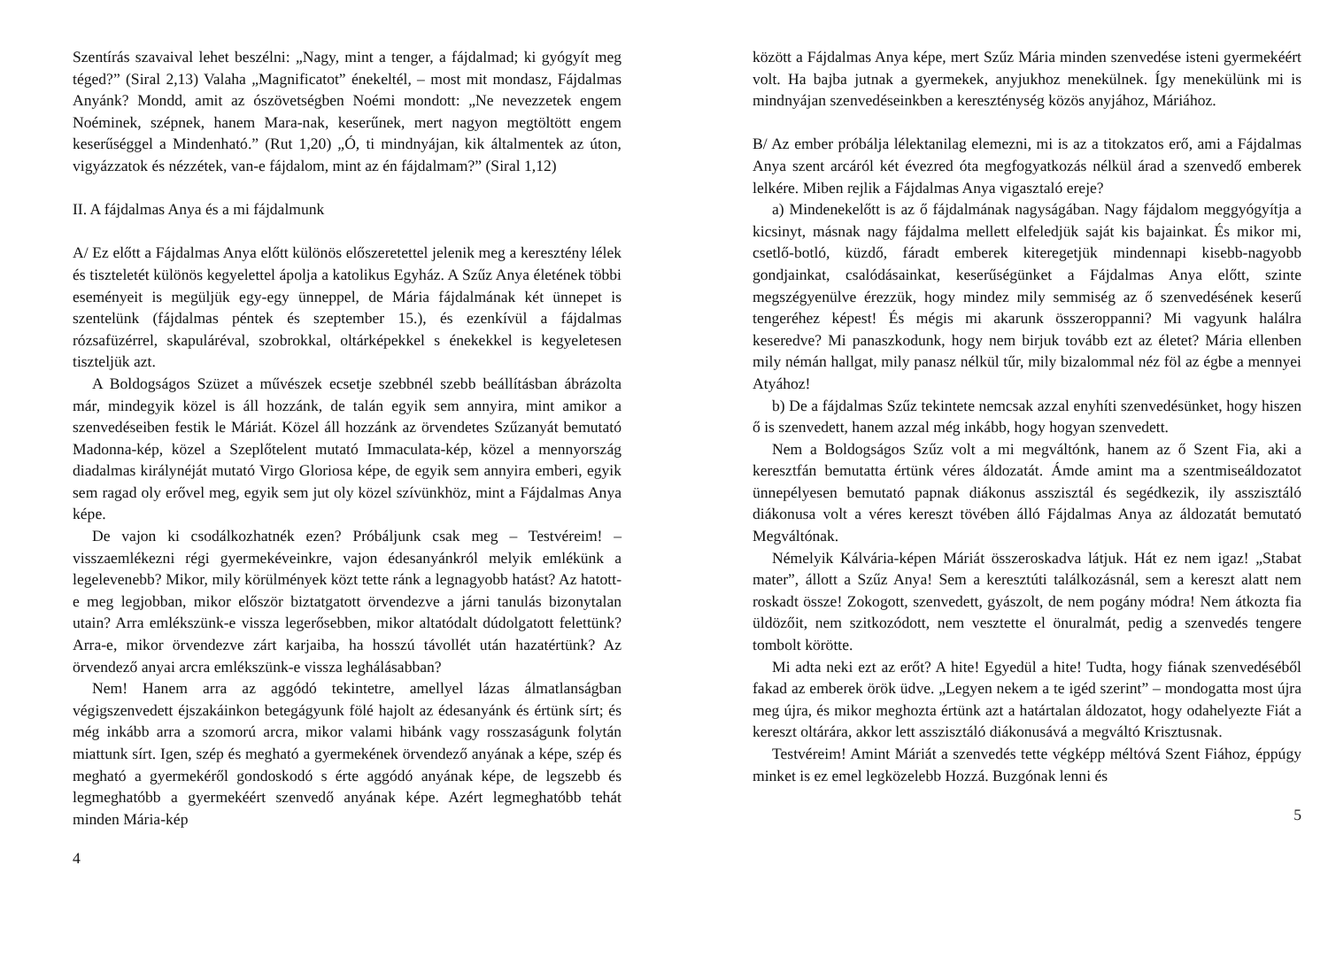Szentírás szavaival lehet beszélni: „Nagy, mint a tenger, a fájdalmad; ki gyógyít meg téged?” (Siral 2,13) Valaha „Magnificatot” énekeltél, – most mit mondasz, Fájdalmas Anyánk? Mondd, amit az ószövetségben Noémi mondott: „Ne nevezzetek engem Noéminek, szépnek, hanem Mara-nak, keserűnek, mert nagyon megtöltött engem keserűséggel a Mindenható.” (Rut 1,20) „Ó, ti mindnyájan, kik általmentek az úton, vigyázzatok és nézzétek, van-e fájdalom, mint az én fájdalmam?” (Siral 1,12)
II. A fájdalmas Anya és a mi fájdalmunk
A/ Ez előtt a Fájdalmas Anya előtt különös előszeretettel jelenik meg a keresztény lélek és tiszteletét különös kegyelettel ápolja a katolikus Egyház. A Szűz Anya életének többi eseményeit is megüljük egy-egy ünneppel, de Mária fájdalmának két ünnepet is szentelünk (fájdalmas péntek és szeptember 15.), és ezenkívül a fájdalmas rózsafüzérrel, skapuláréval, szobrokkal, oltárképekkel s énekekkel is kegyeletesen tiszteljük azt.
A Boldogságos Szüzet a művészek ecsetje szebbnél szebb beállításban ábrázolta már, mindegyik közel is áll hozzánk, de talán egyik sem annyira, mint amikor a szenvedéseiben festik le Máriát. Közel áll hozzánk az örvendetes Szűzanyát bemutató Madonna-kép, közel a Szeplőtelent mutató Immaculata-kép, közel a mennyország diadalmas királynéját mutató Virgo Gloriosa képe, de egyik sem annyira emberi, egyik sem ragad oly erővel meg, egyik sem jut oly közel szívünkhöz, mint a Fájdalmas Anya képe.
De vajon ki csodálkozhatnék ezen? Próbáljunk csak meg – Testvéreim! – visszaemlékezni régi gyermekéveinkre, vajon édesanyánkról melyik emlékünk a legelevenebb? Mikor, mily körülmények közt tette ránk a legnagyobb hatást? Az hatott-e meg legjobban, mikor először biztatgatott örvendezve a járni tanulás bizonytalan utain? Arra emlékszünk-e vissza legerősebben, mikor altatódalt dúdolgatott felettünk? Arra-e, mikor örvendezve zárt karjaiba, ha hosszú távollét után hazatértünk? Az örvendező anyai arcra emlékszünk-e vissza leghálásabban?
Nem! Hanem arra az aggódó tekintetre, amellyel lázas álmatlanságban végigszenvedett éjszakáinkon betegágyunk fölé hajolt az édesanyánk és értünk sírt; és még inkább arra a szomorú arcra, mikor valami hibánk vagy rosszaságunk folytán miattunk sírt. Igen, szép és megható a gyermekének örvendező anyának a képe, szép és megható a gyermekéről gondoskodó s érte aggódó anyának képe, de legszebb és legmeghatóbb a gyermekéért szenvedő anyának képe. Azért legmeghatóbb tehát minden Mária-kép
4
között a Fájdalmas Anya képe, mert Szűz Mária minden szenvedése isteni gyermekéért volt. Ha bajba jutnak a gyermekek, anyjukhoz menekülnek. Így menekülünk mi is mindnyájan szenvedéseinkben a kereszténység közös anyjához, Máriához.
B/ Az ember próbálja lélektanilag elemezni, mi is az a titokzatos erő, ami a Fájdalmas Anya szent arcáról két évezred óta megfogyatkozás nélkül árad a szenvedő emberek lelkére. Miben rejlik a Fájdalmas Anya vigasztaló ereje?
a) Mindenekelőtt is az ő fájdalmának nagyságában. Nagy fájdalom meggyógyítja a kicsinyt, másnak nagy fájdalma mellett elfeledjük saját kis bajainkat. És mikor mi, csetlő-botló, küzdő, fáradt emberek kiteregetjük mindennapi kisebb-nagyobb gondjainkat, csalódásainkat, keserűségünket a Fájdalmas Anya előtt, szinte megszégyenülve érezzük, hogy mindez mily semmiség az ő szenvedésének keserű tengeréhez képest! És mégis mi akarunk összeroppanni? Mi vagyunk halálra keseredve? Mi panaszkodunk, hogy nem birjuk tovább ezt az életet? Mária ellenben mily némán hallgat, mily panasz nélkül tűr, mily bizalommal néz föl az égbe a mennyei Atyához!
b) De a fájdalmas Szűz tekintete nemcsak azzal enyhíti szenvedésünket, hogy hiszen ő is szenvedett, hanem azzal még inkább, hogy hogyan szenvedett.
Nem a Boldogságos Szűz volt a mi megváltónk, hanem az ő Szent Fia, aki a keresztfán bemutatta értünk véres áldozatát. Ámde amint ma a szentmiseáldozatot ünnepélyesen bemutató papnak diákonus asszisztál és segédkezik, ily asszisztáló diákonusa volt a véres kereszt tövében álló Fájdalmas Anya az áldozatát bemutató Megváltónak.
Némelyik Kálvária-képen Máriát összeroskadva látjuk. Hát ez nem igaz! „Stabat mater”, állott a Szűz Anya! Sem a keresztúti találkozásnál, sem a kereszt alatt nem roskadt össze! Zokogott, szenvedett, gyászolt, de nem pogány módra! Nem átkozta fia üldözőit, nem szitkozódott, nem vesztette el önuralmát, pedig a szenvedés tengere tombolt körötte.
Mi adta neki ezt az erőt? A hite! Egyedül a hite! Tudta, hogy fiának szenvedéséből fakad az emberek örök üdve. „Legyen nekem a te igéd szerint” – mondogatta most újra meg újra, és mikor meghozta értünk azt a határtalan áldozatot, hogy odahelyezte Fiát a kereszt oltárára, akkor lett asszisztáló diákonusává a megváltó Krisztusnak.
Testvéreim! Amint Máriát a szenvedés tette végképp méltóvá Szent Fiához, éppúgy minket is ez emel legközelebb Hozzá. Buzgónak lenni és
5